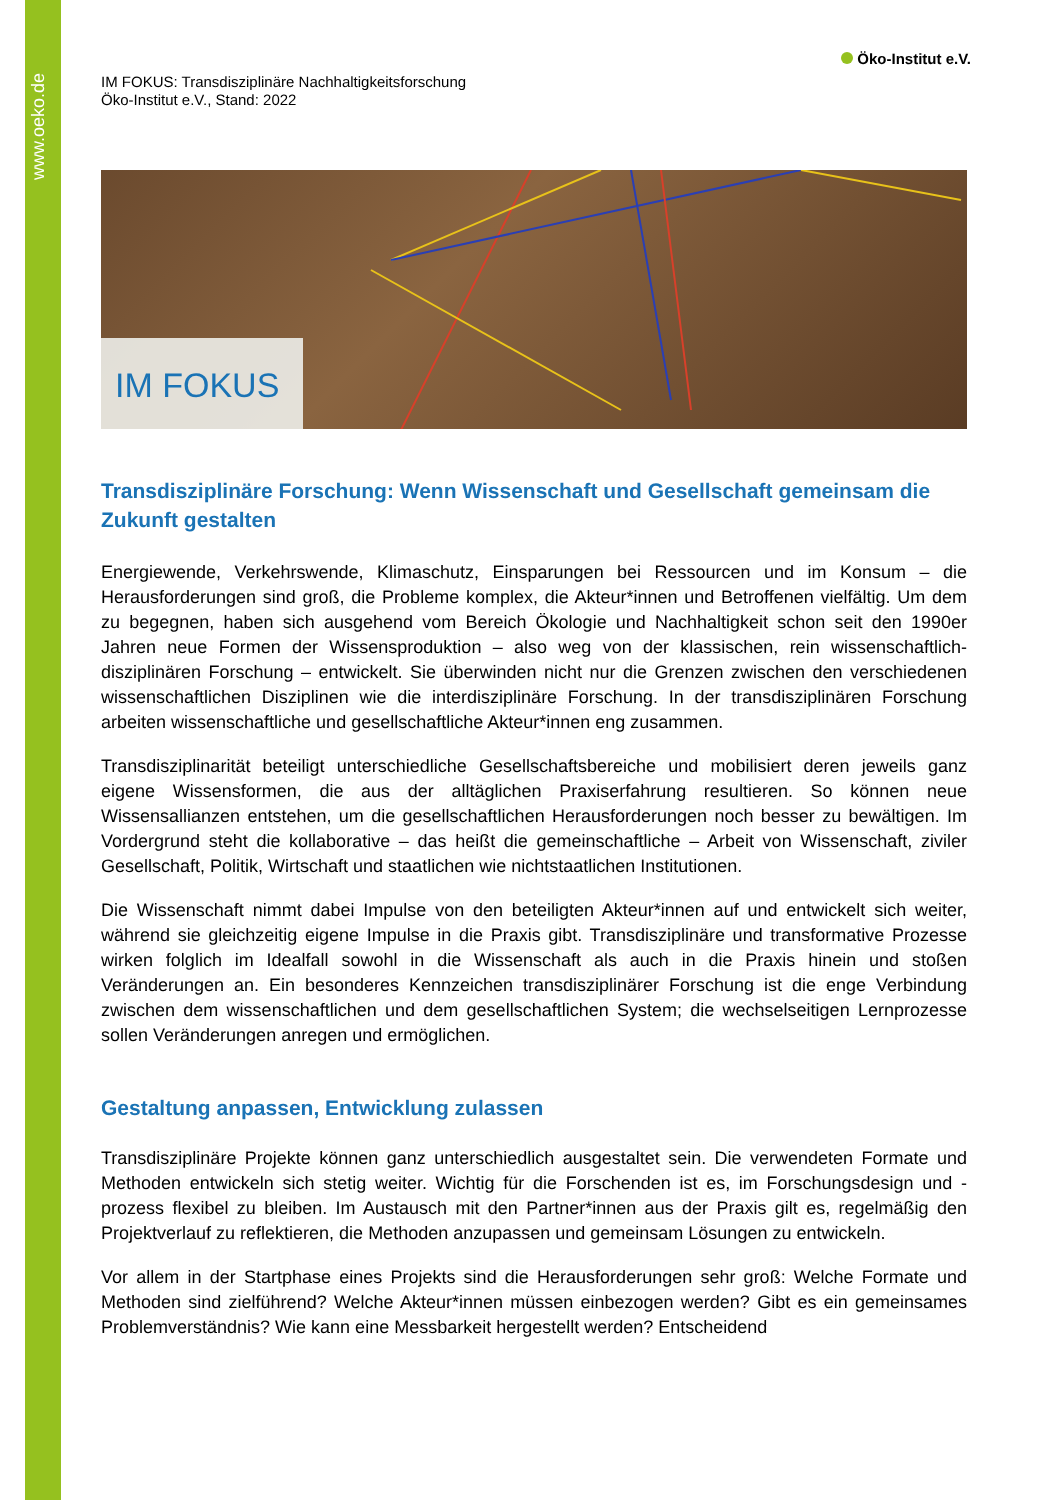www.oeko.de
Öko-Institut e.V.
IM FOKUS: Transdisziplinäre Nachhaltigkeitsforschung
Öko-Institut e.V., Stand: 2022
IM FOKUS
Transdisziplinäre Forschung: Wenn Wissenschaft und Gesellschaft gemeinsam die Zukunft gestalten
Energiewende, Verkehrswende, Klimaschutz, Einsparungen bei Ressourcen und im Konsum – die Herausforderungen sind groß, die Probleme komplex, die Akteur*innen und Betroffenen vielfältig. Um dem zu begegnen, haben sich ausgehend vom Bereich Ökologie und Nachhaltigkeit schon seit den 1990er Jahren neue Formen der Wissensproduktion – also weg von der klassischen, rein wissenschaftlich-disziplinären Forschung – entwickelt. Sie überwinden nicht nur die Grenzen zwischen den verschiedenen wissenschaftlichen Disziplinen wie die interdisziplinäre Forschung. In der transdisziplinären Forschung arbeiten wissenschaftliche und gesellschaftliche Akteur*innen eng zusammen.
Transdisziplinarität beteiligt unterschiedliche Gesellschaftsbereiche und mobilisiert deren jeweils ganz eigene Wissensformen, die aus der alltäglichen Praxiserfahrung resultieren. So können neue Wissensallianzen entstehen, um die gesellschaftlichen Herausforderungen noch besser zu bewältigen. Im Vordergrund steht die kollaborative – das heißt die gemeinschaftliche – Arbeit von Wissenschaft, ziviler Gesellschaft, Politik, Wirtschaft und staatlichen wie nichtstaatlichen Institutionen.
Die Wissenschaft nimmt dabei Impulse von den beteiligten Akteur*innen auf und entwickelt sich weiter, während sie gleichzeitig eigene Impulse in die Praxis gibt. Transdisziplinäre und transformative Prozesse wirken folglich im Idealfall sowohl in die Wissenschaft als auch in die Praxis hinein und stoßen Veränderungen an. Ein besonderes Kennzeichen transdisziplinärer Forschung ist die enge Verbindung zwischen dem wissenschaftlichen und dem gesellschaftlichen System; die wechselseitigen Lernprozesse sollen Veränderungen anregen und ermöglichen.
Gestaltung anpassen, Entwicklung zulassen
Transdisziplinäre Projekte können ganz unterschiedlich ausgestaltet sein. Die verwendeten Formate und Methoden entwickeln sich stetig weiter. Wichtig für die Forschenden ist es, im Forschungsdesign und -prozess flexibel zu bleiben. Im Austausch mit den Partner*innen aus der Praxis gilt es, regelmäßig den Projektverlauf zu reflektieren, die Methoden anzupassen und gemeinsam Lösungen zu entwickeln.
Vor allem in der Startphase eines Projekts sind die Herausforderungen sehr groß: Welche Formate und Methoden sind zielführend? Welche Akteur*innen müssen einbezogen werden? Gibt es ein gemeinsames Problemverständnis? Wie kann eine Messbarkeit hergestellt werden? Entscheidend